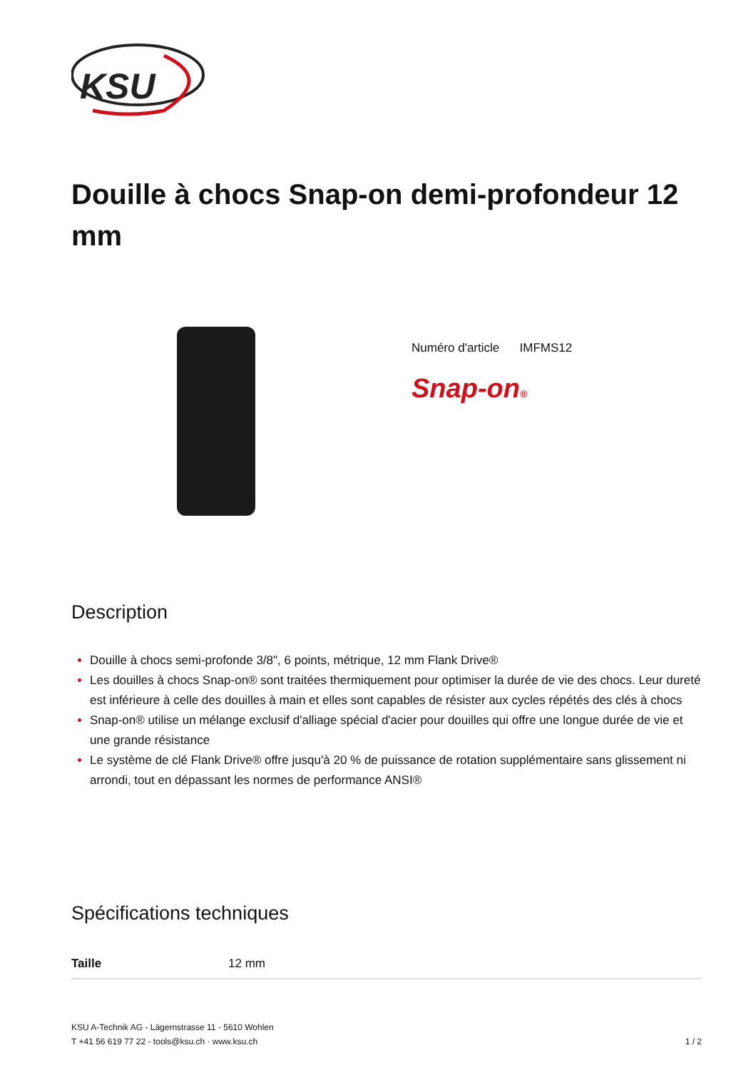KSU
Douille à chocs Snap-on demi-profondeur 12 mm
Numéro d'article IMFMS12
Snap-on®
Description
Douille à chocs semi-profonde 3/8", 6 points, métrique, 12 mm Flank Drive®
Les douilles à chocs Snap-on® sont traitées thermiquement pour optimiser la durée de vie des chocs. Leur dureté est inférieure à celle des douilles à main et elles sont capables de résister aux cycles répétés des clés à chocs
Snap-on® utilise un mélange exclusif d'alliage spécial d'acier pour douilles qui offre une longue durée de vie et une grande résistance
Le système de clé Flank Drive® offre jusqu'à 20 % de puissance de rotation supplémentaire sans glissement ni arrondi, tout en dépassant les normes de performance ANSI®
Spécifications techniques
| Taille | 12 mm |
KSU A-Technik AG - Lägernstrasse 11 - 5610 Wohlen
T +41 56 619 77 22 - tools@ksu.ch · www.ksu.ch
1 / 2